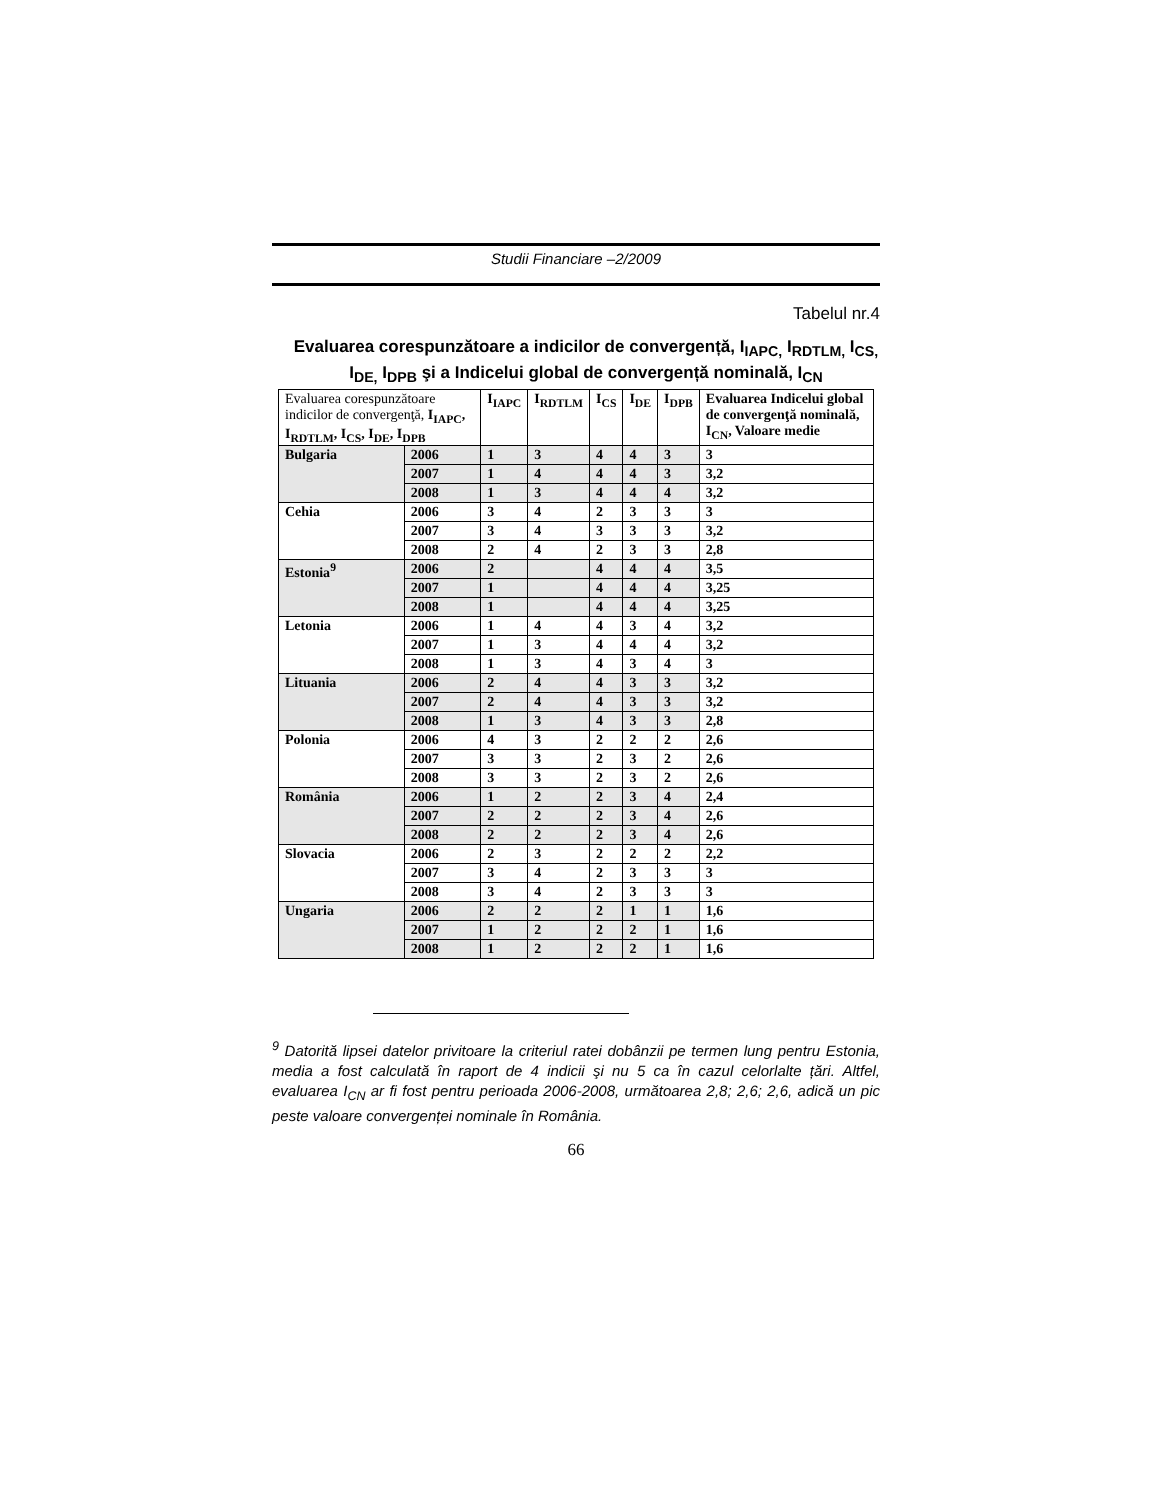Studii Financiare –2/2009
Tabelul nr.4
Evaluarea corespunzătoare a indicilor de convergență, I<sub>IAPC,</sub> I<sub>RDTLM,</sub> I<sub>CS,</sub> I<sub>DE,</sub> I<sub>DPB</sub> şi a Indicelui global de convergență nominală, I<sub>CN</sub>
| Evaluarea corespunzătoare indicilor de convergenţă, I<sub>IAPC</sub>, I<sub>RDTLM</sub>, I<sub>CS</sub>, I<sub>DE</sub>, I<sub>DPB</sub> | | I<sub>IAPC</sub> | I<sub>RDTLM</sub> | I<sub>CS</sub> | I<sub>DE</sub> | I<sub>DPB</sub> | Evaluarea Indicelui global de convergenţă nominală, I<sub>CN</sub>, Valoare medie |
| --- | --- | --- | --- | --- | --- | --- | --- |
| Bulgaria | 2006 | 1 | 3 | 4 | 4 | 3 | 3 |
| | 2007 | 1 | 4 | 4 | 4 | 3 | 3,2 |
| | 2008 | 1 | 3 | 4 | 4 | 4 | 3,2 |
| Cehia | 2006 | 3 | 4 | 2 | 3 | 3 | 3 |
| | 2007 | 3 | 4 | 3 | 3 | 3 | 3,2 |
| | 2008 | 2 | 4 | 2 | 3 | 3 | 2,8 |
| Estonia<sup>9</sup> | 2006 | 2 | | 4 | 4 | 4 | 3,5 |
| | 2007 | 1 | | 4 | 4 | 4 | 3,25 |
| | 2008 | 1 | | 4 | 4 | 4 | 3,25 |
| Letonia | 2006 | 1 | 4 | 4 | 3 | 4 | 3,2 |
| | 2007 | 1 | 3 | 4 | 4 | 4 | 3,2 |
| | 2008 | 1 | 3 | 4 | 3 | 4 | 3 |
| Lituania | 2006 | 2 | 4 | 4 | 3 | 3 | 3,2 |
| | 2007 | 2 | 4 | 4 | 3 | 3 | 3,2 |
| | 2008 | 1 | 3 | 4 | 3 | 3 | 2,8 |
| Polonia | 2006 | 4 | 3 | 2 | 2 | 2 | 2,6 |
| | 2007 | 3 | 3 | 2 | 3 | 2 | 2,6 |
| | 2008 | 3 | 3 | 2 | 3 | 2 | 2,6 |
| România | 2006 | 1 | 2 | 2 | 3 | 4 | 2,4 |
| | 2007 | 2 | 2 | 2 | 3 | 4 | 2,6 |
| | 2008 | 2 | 2 | 2 | 3 | 4 | 2,6 |
| Slovacia | 2006 | 2 | 3 | 2 | 2 | 2 | 2,2 |
| | 2007 | 3 | 4 | 2 | 3 | 3 | 3 |
| | 2008 | 3 | 4 | 2 | 3 | 3 | 3 |
| Ungaria | 2006 | 2 | 2 | 2 | 1 | 1 | 1,6 |
| | 2007 | 1 | 2 | 2 | 2 | 1 | 1,6 |
| | 2008 | 1 | 2 | 2 | 2 | 1 | 1,6 |
<sup>9</sup> Datorită lipsei datelor privitoare la criteriul ratei dobânzii pe termen lung pentru Estonia, media a fost calculată în raport de 4 indicii şi nu 5 ca în cazul celorlalte țări. Altfel, evaluarea I<sub>CN</sub> ar fi fost pentru perioada 2006-2008, următoarea 2,8; 2,6; 2,6, adică un pic peste valoare convergenței nominale în România.
66